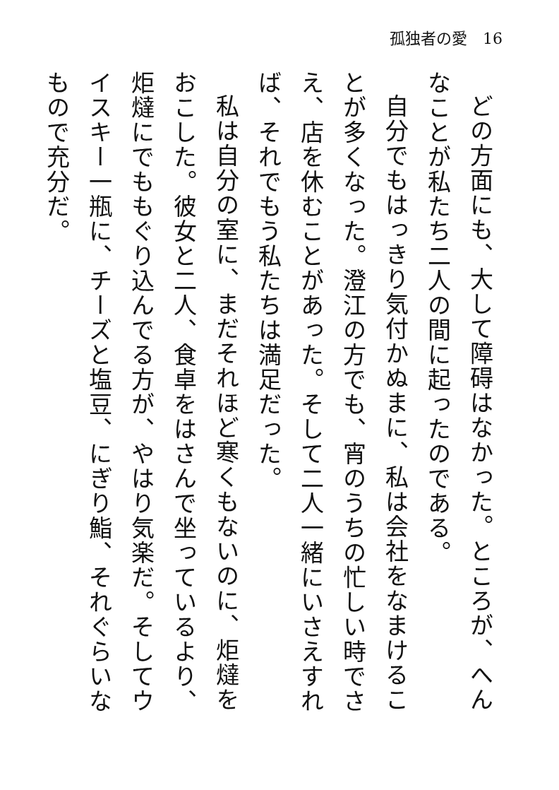孤独者の愛　16
どの方面にも、大して障碍はなかった。ところが、へんなことが私たち二人の間に起ったのである。
自分でもはっきり気付かぬまに、私は会社をなまけることが多くなった。澄江の方でも、宵のうちの忙しい時でさえ、店を休むことがあった。そして二人一緒にいさえすれば、それでもう私たちは満足だった。
私は自分の室に、まだそれほど寒くもないのに、炬燵をおこした。彼女と二人、食卓をはさんで坐っているより、炬燵にでももぐり込んでる方が、やはり気楽だ。そしてウイスキー一瓶に、チーズと塩豆、にぎり鮨、それぐらいなもので充分だ。